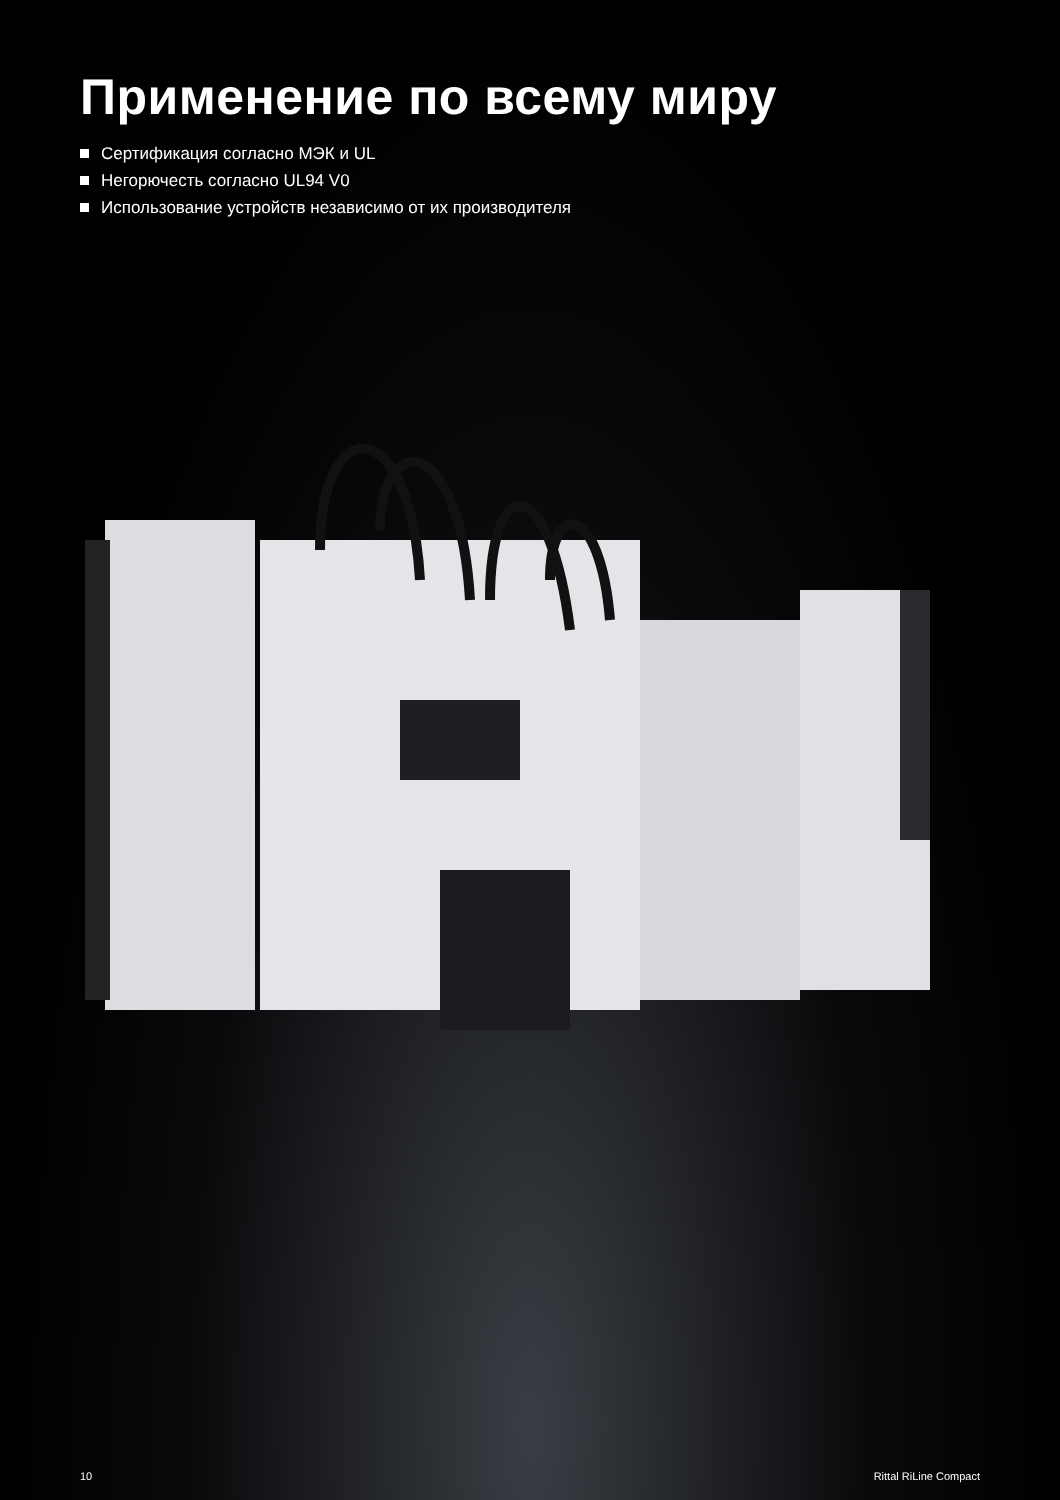Применение по всему миру
Сертификация согласно МЭК и UL
Негорючесть согласно UL94 V0
Использование устройств независимо от их производителя
10 Rittal RiLine Compact